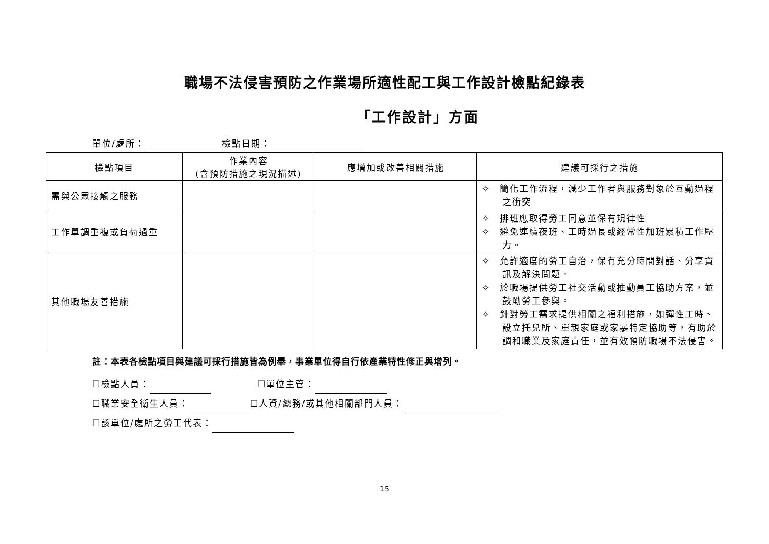職場不法侵害預防之作業場所適性配工與工作設計檢點紀錄表
「工作設計」方面
單位/處所： 檢點日期：
| 檢點項目 | 作業內容 (含預防措施之現況描述) | 應增加或改善相關措施 | 建議可採行之措施 |
| --- | --- | --- | --- |
| 需與公眾接觸之服務 | | | ✧ 簡化工作流程，減少工作者與服務對象於互動過程之衝突 |
| 工作單調重複或負荷過重 | | | ✧ 排班應取得勞工同意並保有規律性 ✧ 避免連續夜班、工時過長或經常性加班累積工作壓力。 |
| 其他職場友善措施 | | | ✧ 允許適度的勞工自治，保有充分時間對話、分享資訊及解決問題。 ✧ 於職場提供勞工社交活動或推動員工協助方案，並鼓勵勞工參與。 ✧ 針對勞工需求提供相關之福利措施，如彈性工時、設立托兒所、單親家庭或家暴特定協助等，有助於調和職業及家庭責任，並有效預防職場不法侵害。 |
註：本表各檢點項目與建議可採行措施皆為例舉，事業單位得自行依產業特性修正與增列。
☐檢點人員： ☐單位主管：
☐職業安全衛生人員： ☐人資/總務/或其他相關部門人員：
☐該單位/處所之勞工代表：
15